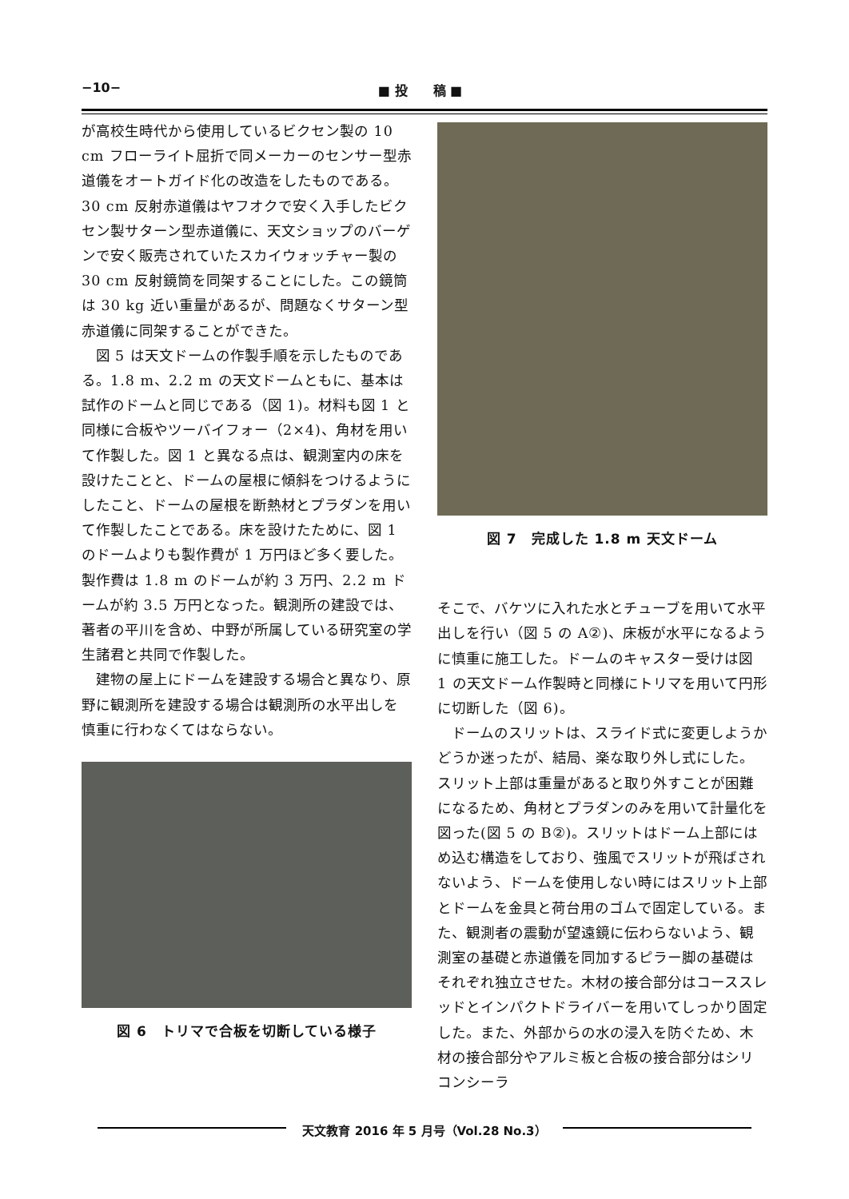−10− ■ 投　　稿 ■
が高校生時代から使用しているビクセン製の 10 cm フローライト屈折で同メーカーのセンサー型赤道儀をオートガイド化の改造をしたものである。30 cm 反射赤道儀はヤフオクで安く入手したビクセン製サターン型赤道儀に、天文ショップのバーゲンで安く販売されていたスカイウォッチャー製の 30 cm 反射鏡筒を同架することにした。この鏡筒は 30 kg 近い重量があるが、問題なくサターン型赤道儀に同架することができた。
図 5 は天文ドームの作製手順を示したものである。1.8 m、2.2 m の天文ドームともに、基本は試作のドームと同じである（図 1)。材料も図 1 と同様に合板やツーバイフォー（2×4)、角材を用いて作製した。図 1 と異なる点は、観測室内の床を設けたことと、ドームの屋根に傾斜をつけるようにしたこと、ドームの屋根を断熱材とプラダンを用いて作製したことである。床を設けたために、図 1 のドームよりも製作費が 1 万円ほど多く要した。製作費は 1.8 m のドームが約 3 万円、2.2 m ドームが約 3.5 万円となった。観測所の建設では、著者の平川を含め、中野が所属している研究室の学生諸君と共同で作製した。
建物の屋上にドームを建設する場合と異なり、原野に観測所を建設する場合は観測所の水平出しを慎重に行わなくてはならない。
図 6　トリマで合板を切断している様子
図 7　完成した 1.8 m 天文ドーム
そこで、バケツに入れた水とチューブを用いて水平出しを行い（図 5 の A②)、床板が水平になるように慎重に施工した。ドームのキャスター受けは図 1 の天文ドーム作製時と同様にトリマを用いて円形に切断した（図 6)。
ドームのスリットは、スライド式に変更しようかどうか迷ったが、結局、楽な取り外し式にした。スリット上部は重量があると取り外すことが困難になるため、角材とプラダンのみを用いて計量化を図った(図 5 の B②)。スリットはドーム上部にはめ込む構造をしており、強風でスリットが飛ばされないよう、ドームを使用しない時にはスリット上部とドームを金具と荷台用のゴムで固定している。また、観測者の震動が望遠鏡に伝わらないよう、観測室の基礎と赤道儀を同加するピラー脚の基礎はそれぞれ独立させた。木材の接合部分はコーススレッドとインパクトドライバーを用いてしっかり固定した。また、外部からの水の浸入を防ぐため、木材の接合部分やアルミ板と合板の接合部分はシリコンシーラ
天文教育 2016 年 5 月号（Vol.28 No.3）